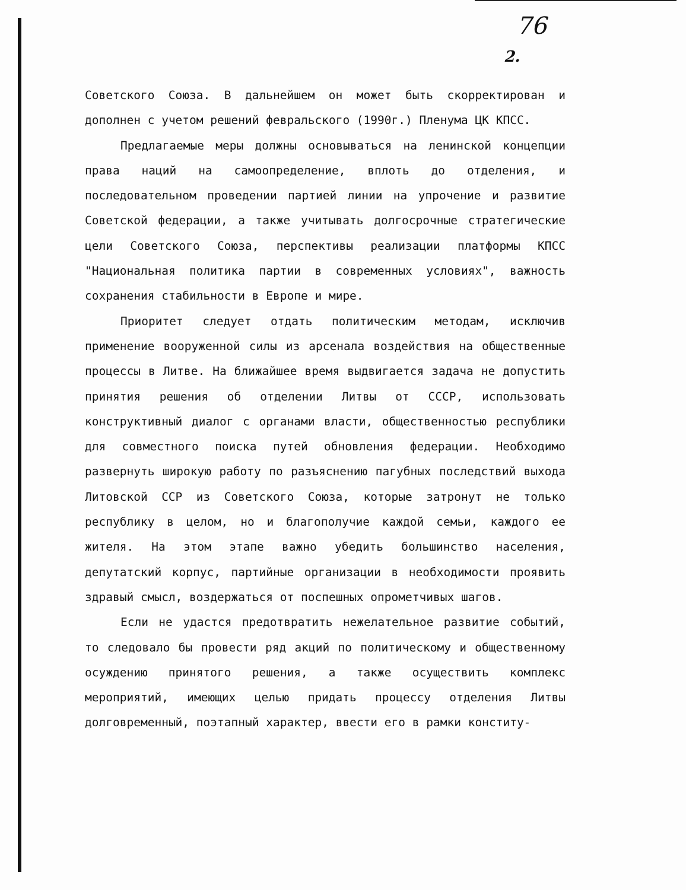76
2.
Советского Союза. В дальнейшем он может быть скорректирован и дополнен с учетом решений февральского (1990г.) Пленума ЦК КПСС.
Предлагаемые меры должны основываться на ленинской концепции права наций на самоопределение, вплоть до отделения, и последовательном проведении партией линии на упрочение и развитие Советской федерации, а также учитывать долгосрочные стратегические цели Советского Союза, перспективы реализации платформы КПСС "Национальная политика партии в современных условиях", важность сохранения стабильности в Европе и мире.
Приоритет следует отдать политическим методам, исключив применение вооруженной силы из арсенала воздействия на общественные процессы в Литве. На ближайшее время выдвигается задача не допустить принятия решения об отделении Литвы от СССР, использовать конструктивный диалог с органами власти, общественностью республики для совместного поиска путей обновления федерации. Необходимо развернуть широкую работу по разъяснению пагубных последствий выхода Литовской ССР из Советского Союза, которые затронут не только республику в целом, но и благополучие каждой семьи, каждого ее жителя. На этом этапе важно убедить большинство населения, депутатский корпус, партийные организации в необходимости проявить здравый смысл, воздержаться от поспешных опрометчивых шагов.
Если не удастся предотвратить нежелательное развитие событий, то следовало бы провести ряд акций по политическому и общественному осуждению принятого решения, а также осуществить комплекс мероприятий, имеющих целью придать процессу отделения Литвы долговременный, поэтапный характер, ввести его в рамки конститу-